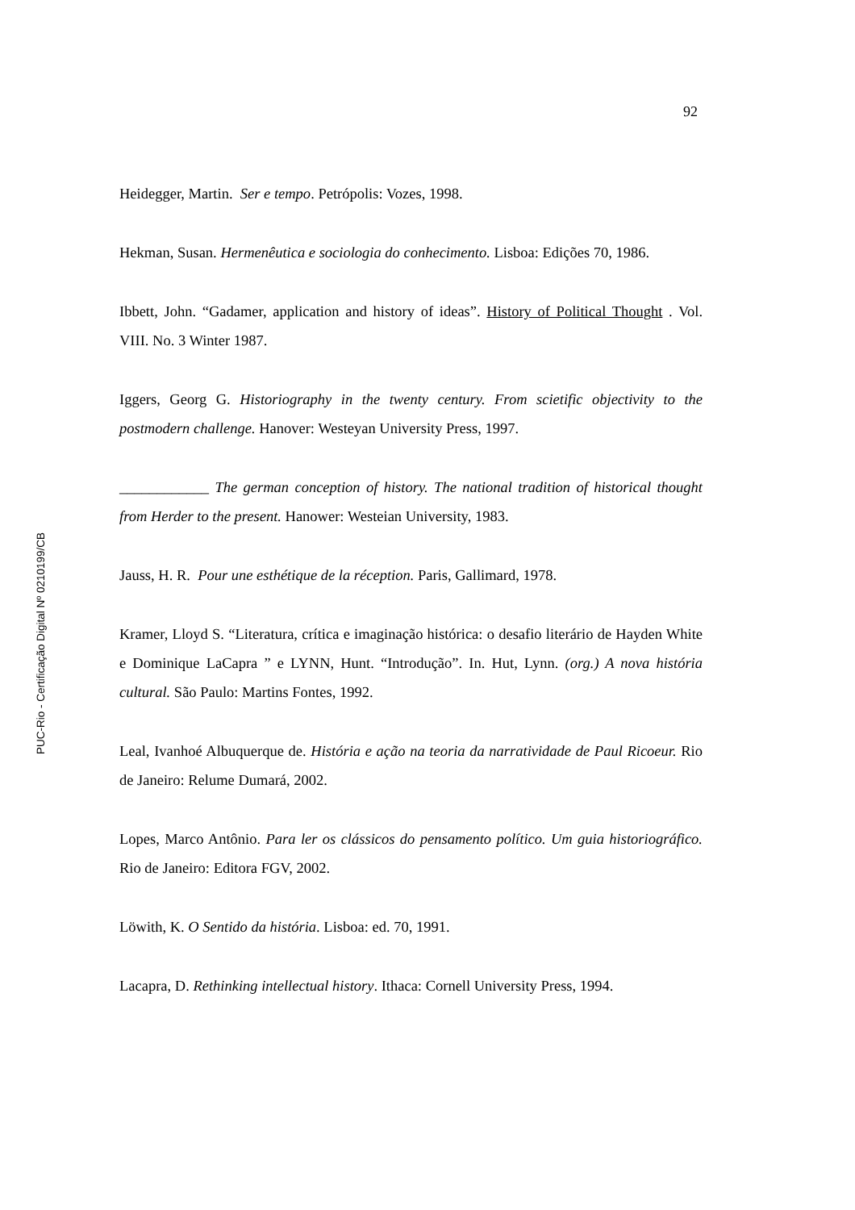92
Heidegger, Martin. Ser e tempo. Petrópolis: Vozes, 1998.
Hekman, Susan. Hermenêutica e sociologia do conhecimento. Lisboa: Edições 70, 1986.
Ibbett, John. “Gadamer, application and history of ideas”. History of Political Thought . Vol. VIII. No. 3 Winter 1987.
Iggers, Georg G. Historiography in the twenty century. From scietific objectivity to the postmodern challenge. Hanover: Westeyan University Press, 1997.
____________ The german conception of history. The national tradition of historical thought from Herder to the present. Hanower: Westeian University, 1983.
Jauss, H. R. Pour une esthétique de la réception. Paris, Gallimard, 1978.
Kramer, Lloyd S. “Literatura, crítica e imaginação histórica: o desafio literário de Hayden White e Dominique LaCapra ” e LYNN, Hunt. “Introdução”. In. Hut, Lynn. (org.) A nova história cultural. São Paulo: Martins Fontes, 1992.
Leal, Ivanhoé Albuquerque de. História e ação na teoria da narratividade de Paul Ricoeur. Rio de Janeiro: Relume Dumará, 2002.
Lopes, Marco Antônio. Para ler os clássicos do pensamento político. Um guia historiográfico. Rio de Janeiro: Editora FGV, 2002.
Löwith, K. O Sentido da história. Lisboa: ed. 70, 1991.
Lacapra, D. Rethinking intellectual history. Ithaca: Cornell University Press, 1994.
PUC-Rio - Certificação Digital Nº 0210199/CB